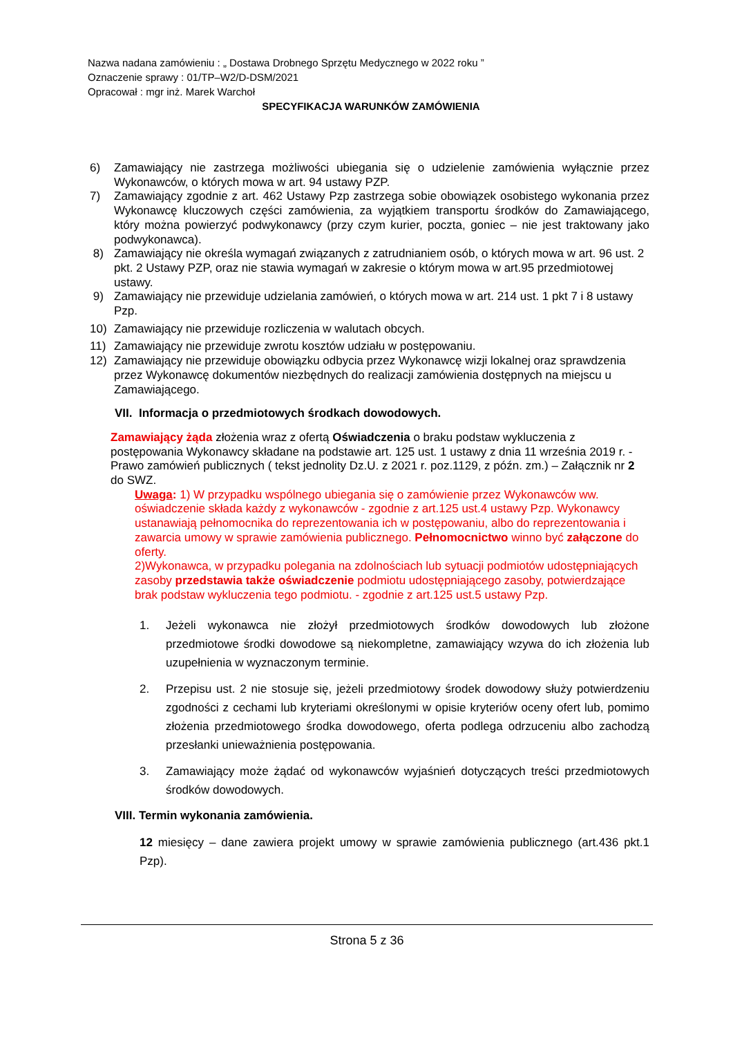Nazwa nadana zamówieniu : „ Dostawa Drobnego Sprzętu Medycznego w 2022 roku ”
Oznaczenie sprawy : 01/TP–W2/D-DSM/2021
Opracował : mgr inż. Marek Warchoł
SPECYFIKACJA WARUNKÓW ZAMÓWIENIA
6) Zamawiający nie zastrzega możliwości ubiegania się o udzielenie zamówienia wyłącznie przez Wykonawców, o których mowa w art. 94 ustawy PZP.
7) Zamawiający zgodnie z art. 462 Ustawy Pzp zastrzega sobie obowiązek osobistego wykonania przez Wykonawcę kluczowych części zamówienia, za wyjątkiem transportu środków do Zamawiającego, który można powierzyć podwykonawcy (przy czym kurier, poczta, goniec – nie jest traktowany jako podwykonawca).
8) Zamawiający nie określa wymagań związanych z zatrudnianiem osób, o których mowa w art. 96 ust. 2 pkt. 2 Ustawy PZP, oraz nie stawia wymagań w zakresie o którym mowa w art.95 przedmiotowej ustawy.
9) Zamawiający nie przewiduje udzielania zamówień, o których mowa w art. 214 ust. 1 pkt 7 i 8 ustawy Pzp.
10) Zamawiający nie przewiduje rozliczenia w walutach obcych.
11) Zamawiający nie przewiduje zwrotu kosztów udziału w postępowaniu.
12) Zamawiający nie przewiduje obowiązku odbycia przez Wykonawcę wizji lokalnej oraz sprawdzenia przez Wykonawcę dokumentów niezbędnych do realizacji zamówienia dostępnych na miejscu u Zamawiającego.
VII. Informacja o przedmiotowych środkach dowodowych.
Zamawiający żąda złożenia wraz z ofertą Oświadczenia o braku podstaw wykluczenia z postępowania Wykonawcy składane na podstawie art. 125 ust. 1 ustawy z dnia 11 września 2019 r. - Prawo zamówień publicznych ( tekst jednolity Dz.U. z 2021 r. poz.1129, z późn. zm.) – Załącznik nr 2 do SWZ.
Uwaga: 1) W przypadku wspólnego ubiegania się o zamówienie przez Wykonawców ww. oświadczenie składa każdy z wykonawców - zgodnie z art.125 ust.4 ustawy Pzp. Wykonawcy ustanawiają pełnomocnika do reprezentowania ich w postępowaniu, albo do reprezentowania i zawarcia umowy w sprawie zamówienia publicznego. Pełnomocnictwo winno być załączone do oferty.
2)Wykonawca, w przypadku polegania na zdolnościach lub sytuacji podmiotów udostępniających zasoby przedstawia także oświadczenie podmiotu udostępniającego zasoby, potwierdzające brak podstaw wykluczenia tego podmiotu. - zgodnie z art.125 ust.5 ustawy Pzp.
1. Jeżeli wykonawca nie złożył przedmiotowych środków dowodowych lub złożone przedmiotowe środki dowodowe są niekompletne, zamawiający wzywa do ich złożenia lub uzupełnienia w wyznaczonym terminie.
2. Przepisu ust. 2 nie stosuje się, jeżeli przedmiotowy środek dowodowy służy potwierdzeniu zgodności z cechami lub kryteriami określonymi w opisie kryteriów oceny ofert lub, pomimo złożenia przedmiotowego środka dowodowego, oferta podlega odrzuceniu albo zachodzą przesłanki unieważnienia postępowania.
3. Zamawiający może żądać od wykonawców wyjaśnień dotyczących treści przedmiotowych środków dowodowych.
VIII. Termin wykonania zamówienia.
12 miesięcy – dane zawiera projekt umowy w sprawie zamówienia publicznego (art.436 pkt.1 Pzp).
Strona 5 z 36